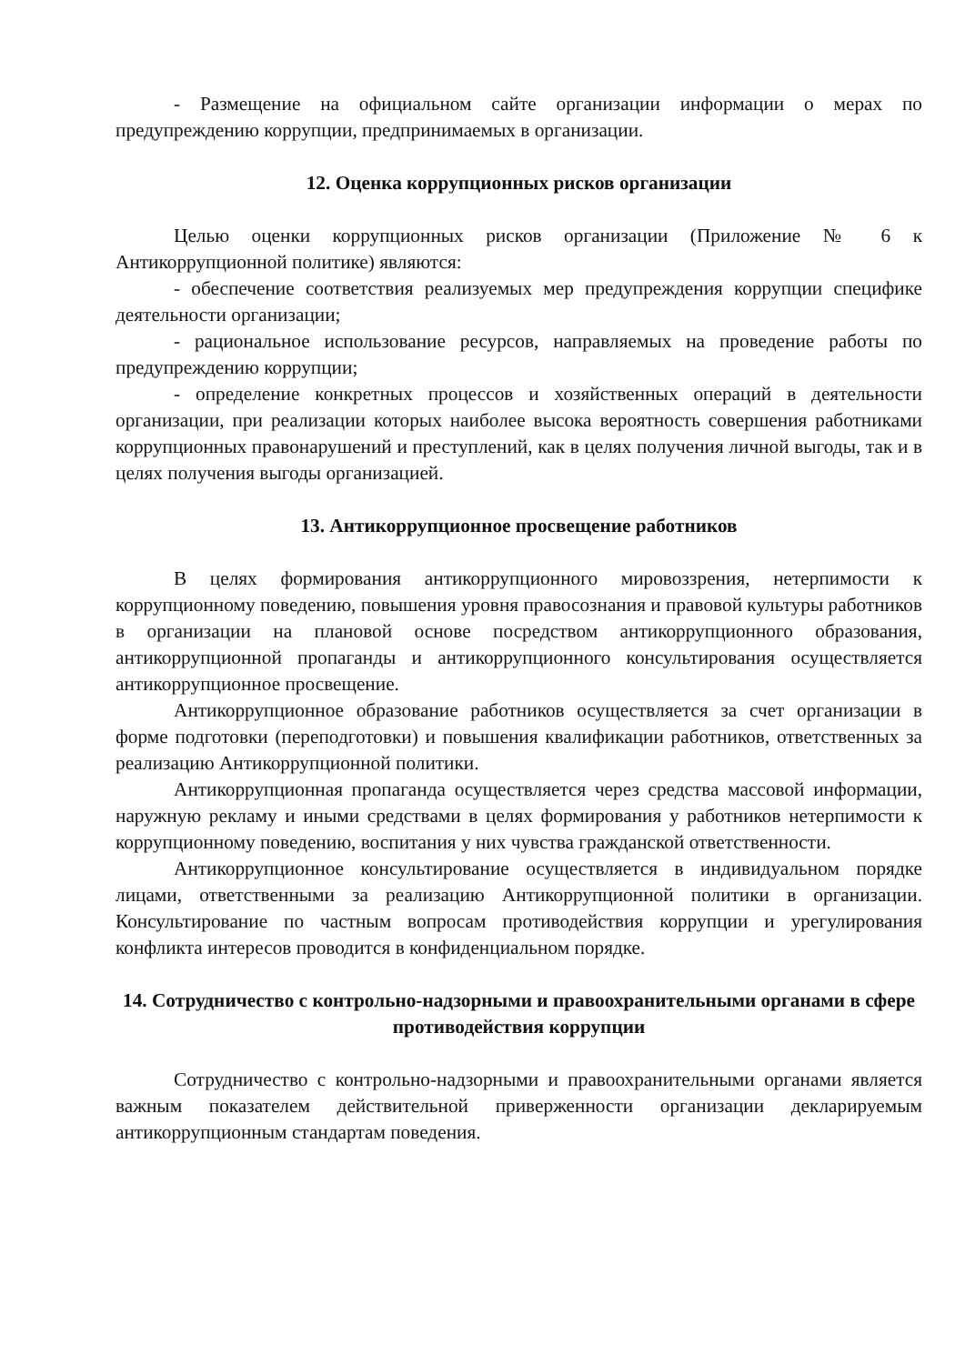- Размещение на официальном сайте организации информации о мерах по предупреждению коррупции, предпринимаемых в организации.
12. Оценка коррупционных рисков организации
Целью оценки коррупционных рисков организации (Приложение № 6 к Антикоррупционной политике) являются:
- обеспечение соответствия реализуемых мер предупреждения коррупции специфике деятельности организации;
- рациональное использование ресурсов, направляемых на проведение работы по предупреждению коррупции;
- определение конкретных процессов и хозяйственных операций в деятельности организации, при реализации которых наиболее высока вероятность совершения работниками коррупционных правонарушений и преступлений, как в целях получения личной выгоды, так и в целях получения выгоды организацией.
13. Антикоррупционное просвещение работников
В целях формирования антикоррупционного мировоззрения, нетерпимости к коррупционному поведению, повышения уровня правосознания и правовой культуры работников в организации на плановой основе посредством антикоррупционного образования, антикоррупционной пропаганды и антикоррупционного консультирования осуществляется антикоррупционное просвещение.
Антикоррупционное образование работников осуществляется за счет организации в форме подготовки (переподготовки) и повышения квалификации работников, ответственных за реализацию Антикоррупционной политики.
Антикоррупционная пропаганда осуществляется через средства массовой информации, наружную рекламу и иными средствами в целях формирования у работников нетерпимости к коррупционному поведению, воспитания у них чувства гражданской ответственности.
Антикоррупционное консультирование осуществляется в индивидуальном порядке лицами, ответственными за реализацию Антикоррупционной политики в организации. Консультирование по частным вопросам противодействия коррупции и урегулирования конфликта интересов проводится в конфиденциальном порядке.
14. Сотрудничество с контрольно-надзорными и правоохранительными органами в сфере противодействия коррупции
Сотрудничество с контрольно-надзорными и правоохранительными органами является важным показателем действительной приверженности организации декларируемым антикоррупционным стандартам поведения.